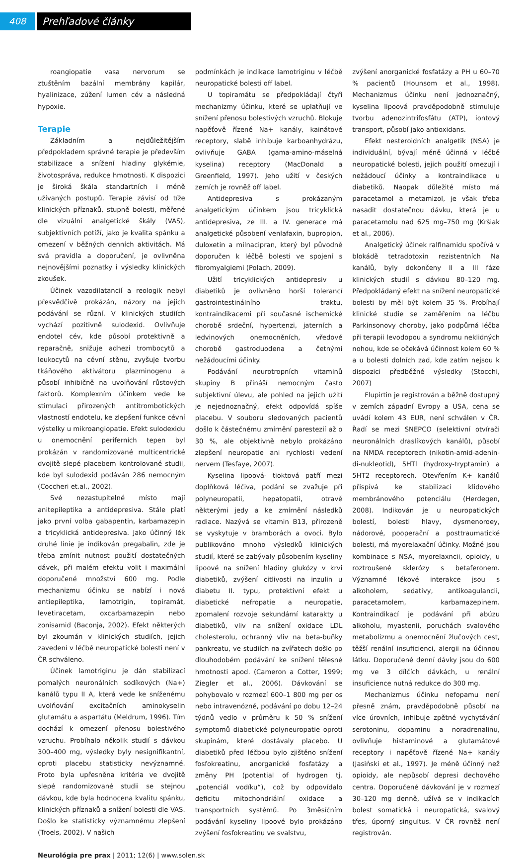408 Prehľadové články
roangiopatie vasa nervorum se ztuštěním bazální membrány kapilár, hyalinizace, zúžení lumen cév a následná hypoxie.
Terapie
Základním a nejdůležitějším předpokladem správné terapie je především stabilizace a snížení hladiny glykémie, životospráva, redukce hmotnosti. K dispozici je široká škála standartních i méně užívaných postupů. Terapie závisí od tíže klinických příznaků, stupně bolesti, měřené dle vizuální analgetické škály (VAS), subjektivních potíží, jako je kvalita spánku a omezení v běžných denních aktivitách. Má svá pravidla a doporučení, je ovlivněna nejnovějšími poznatky i výsledky klinických zkoušek.
Účinek vazodilatancií a reologik nebyl přesvědčivě prokázán, názory na jejich podávání se různí. V klinických studiích vychází pozitivně sulodexid. Ovlivňuje endotel cév, kde působí protektivně a reparačně, snižuje adhezi trombocytů a leukocytů na cévní stěnu, zvyšuje tvorbu tkáňového aktivátoru plazminogenu a působí inhibičně na uvolňování růstových faktorů. Komplexním účinkem vede ke stimulaci přirozených antitrombotických vlastností endotelu, ke zlepšení funkce cévní výstelky u mikroangiopatie. Efekt sulodexidu u onemocnění periferních tepen byl prokázán v randomizované multicentrické dvojitě slepé placebem kontrolované studii, kde byl sulodexid podáván 286 nemocným (Coccheri et.al., 2002).
Své nezastupitelné místo mají anitepileptika a antidepresiva. Stále platí jako první volba gabapentin, karbamazepin a tricyklická antidepresiva. Jako účinný lék druhé linie je indikován pregabalin, zde je třeba zmínit nutnost použití dostatečných dávek, při malém efektu volit i maximální doporučené množství 600 mg. Podle mechanizmu účinku se nabízí i nová antiepileptika, lamotrigin, topiramát, levetiracetam, oxcarbamazepin nebo zonisamid (Baconja, 2002). Efekt některých byl zkoumán v klinických studiích, jejich zavedení v léčbě neuropatické bolesti není v ČR schváleno.
Účinek lamotriginu je dán stabilizací pomalých neuronálních sodíkových (Na+) kanálů typu II A, která vede ke sníženému uvolňování excitačních aminokyselin glutamátu a aspartátu (Meldrum, 1996). Tím dochází k omezení přenosu bolestivého vzruchu. Probíhalo několik studií s dávkou 300–400 mg, výsledky byly nesignifikantní, oproti placebu statisticky nevýznamné. Proto byla upřesněna kritéria ve dvojitě slepé randomizované studii se stejnou dávkou, kde byla hodnocena kvalitu spánku, klinických příznaků a snížení bolesti dle VAS. Došlo ke statisticky významnému zlepšení (Troels, 2002). V našich
podmínkách je indikace lamotriginu v léčbě neuropatické bolesti off label.
U topiramátu se předpokládají čtyři mechanizmy účinku, které se uplatňují ve snížení přenosu bolestivých vzruchů. Blokuje napěťově řízené Na+ kanály, kainátové receptory, slabě inhibuje karboanhydrázu, ovlivňuje GABA (gama-amino-máselná kyselina) receptory (MacDonald a Greenfield, 1997). Jeho užití v českých zemích je rovněž off label.
Antidepresiva s prokázaným analgetickým účinkem jsou tricyklická antidepresiva, ze III. a IV. generace má analgetické působení venlafaxin, bupropion, duloxetin a milnacipran, který byl původně doporučen k léčbě bolesti ve spojení s fibromyalgiemi (Polach, 2009).
Užití tricyklických antidepresiv u diabetiků je ovlivněno horší tolerancí gastrointestinálního traktu, kontraindikacemi při současné ischemické chorobě srdeční, hypertenzi, jaterních a ledvinových onemocněních, vředové chorobě gastroduodena a četnými nežádoucími účinky.
Podávání neurotropních vitaminů skupiny B přináší nemocným často subjektivní úlevu, ale pohled na jejich užití je nejednoznačný, efekt odpovídá spíše placebu. V souboru sledovaných pacientů došlo k částečnému zmírnění parestezií až o 30 %, ale objektivně nebylo prokázáno zlepšení neuropatie ani rychlosti vedení nervem (Tesfaye, 2007).
Kyselina lipoová- tioktová patří mezi doplňková léčiva, podání se zvažuje při polyneuropatii, hepatopatii, otravě některými jedy a ke zmírnění následků radiace. Nazývá se vitamin B13, přirozeně se vyskytuje v bramborách a ovoci. Bylo publikováno mnoho výsledků klinických studií, které se zabývaly působením kyseliny lipoové na snížení hladiny glukózy v krvi diabetiků, zvýšení citlivosti na inzulin u diabetu II. typu, protektivní efekt u diabetické nefropatie a neuropatie, zpomalení rozvoje sekundární katarakty u diabetiků, vliv na snížení oxidace LDL cholesterolu, ochranný vliv na beta-buňky pankreatu, ve studiích na zvířatech došlo po dlouhodobém podávání ke snížení tělesné hmotnosti apod. (Cameron a Cotter, 1999; Ziegler et al., 2006). Dávkování se pohybovalo v rozmezí 600–1 800 mg per os nebo intravenózně, podávání po dobu 12–24 týdnů vedlo v průměru k 50 % snížení symptomů diabetické polyneuropatie oproti skupinám, které dostávaly placebo. U diabetiků před léčbou bylo zjištěno snížení fosfokreatinu, anorganické fosfatázy a změny PH (potential of hydrogen tj. „potenciál vodíku“), což by odpovídalo deficitu mitochondriální oxidace a transportních systémů. Po 3měsíčním podávání kyseliny lipoové bylo prokázáno zvýšení fosfokreatinu ve svalstvu,
zvýšení anorganické fosfatázy a PH u 60–70 % pacientů (Hounsom et al., 1998). Mechanizmus účinku není jednoznačný, kyselina lipoová pravděpodobně stimuluje tvorbu adenozintrifosfátu (ATP), iontový transport, působí jako antioxidans.
Efekt nesteroidních analgetik (NSA) je individuální, bývají méně účinná v léčbě neuropatické bolesti, jejich použití omezují i nežádoucí účinky a kontraindikace u diabetiků. Naopak důležité místo má paracetamol a metamizol, je však třeba nasadit dostatečnou dávku, která je u paracetamolu nad 625 mg–750 mg (Kršiak et al., 2006).
Analgetický účinek ralfinamidu spočívá v blokádě tetradotoxin rezistentních Na kanálů, byly dokončeny II a III fáze klinických studií s dávkou 80–120 mg. Předpokládaný efekt na snížení neuropatické bolesti by měl být kolem 35 %. Probíhají klinické studie se zaměřením na léčbu Parkinsonovy choroby, jako podpůrná léčba při terapii levodopou a syndromu neklidných nohou, kde se očekává účinnost kolem 60 % a u bolesti dolních zad, kde zatím nejsou k dispozici předběžné výsledky (Stocchi, 2007)
Flupirtin je registrován a běžně dostupný v zemích západní Evropy a USA, cena se uvádí kolem 43 EUR, není schválen v ČR. Řadí se mezi SNEPCO (selektivní otvírači neuronálních draslíkových kanálů), působí na NMDA receptorech (nikotin-amid-adenin-di-nukleotid), 5HTl (hydroxy-tryptamin) a 5HT2 receptorech. Otevřením K+ kanálů přispívá ke stabilizaci klidového membránového potenciálu (Herdegen, 2008). Indikován je u neuropatických bolestí, bolesti hlavy, dysmenoroey, nádorové, pooperační a posttraumatické bolesti, má myorelaxační účinky. Možné jsou kombinace s NSA, myorelaxncii, opioidy, u roztroušené sklerózy s betaferonem. Významné lékové interakce jsou s alkoholem, sedativy, antikoagulancii, paracetamolem, karbamazepinem. Kontraindikací je podávání při abúzu alkoholu, myastenii, poruchách svalového metabolizmu a onemocnění žlučových cest, těžší renální insuficienci, alergii na účinnou látku. Doporučené denní dávky jsou do 600 mg ve 3 dílčích dávkách, u renální insuficience nutná redukce do 300 mg.
Mechanizmus účinku nefopamu není přesně znám, pravděpodobně působí na více úrovních, inhibuje zpětné vychytávání serotoninu, dopaminu a noradrenalinu, ovlivňuje histaminové a glutamátové receptory i napěťově řízené Na+ kanály (Jasiński et al., 1997). Je méně účinný než opioidy, ale nepůsobí depresi dechového centra. Doporučené dávkování je v rozmezí 30–120 mg denně, užívá se v indikacích bolest somatická i neuropatická, svalový třes, úporný singultus. V ČR rovněž není registrován.
Neurológia pre prax | 2011; 12(6) | www.solen.sk